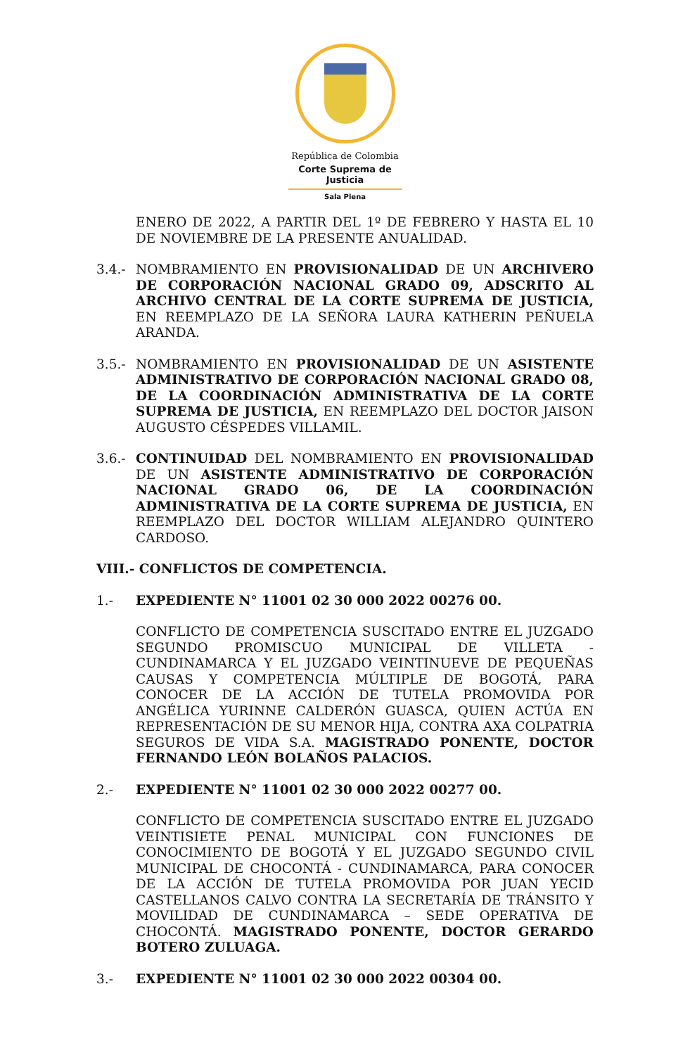República de Colombia
Corte Suprema de Justicia
Sala Plena
ENERO DE 2022, A PARTIR DEL 1º DE FEBRERO Y HASTA EL 10 DE NOVIEMBRE DE LA PRESENTE ANUALIDAD.
3.4.- NOMBRAMIENTO EN PROVISIONALIDAD DE UN ARCHIVERO DE CORPORACIÓN NACIONAL GRADO 09, ADSCRITO AL ARCHIVO CENTRAL DE LA CORTE SUPREMA DE JUSTICIA, EN REEMPLAZO DE LA SEÑORA LAURA KATHERIN PEÑUELA ARANDA.
3.5.- NOMBRAMIENTO EN PROVISIONALIDAD DE UN ASISTENTE ADMINISTRATIVO DE CORPORACIÓN NACIONAL GRADO 08, DE LA COORDINACIÓN ADMINISTRATIVA DE LA CORTE SUPREMA DE JUSTICIA, EN REEMPLAZO DEL DOCTOR JAISON AUGUSTO CÉSPEDES VILLAMIL.
3.6.- CONTINUIDAD DEL NOMBRAMIENTO EN PROVISIONALIDAD DE UN ASISTENTE ADMINISTRATIVO DE CORPORACIÓN NACIONAL GRADO 06, DE LA COORDINACIÓN ADMINISTRATIVA DE LA CORTE SUPREMA DE JUSTICIA, EN REEMPLAZO DEL DOCTOR WILLIAM ALEJANDRO QUINTERO CARDOSO.
VIII.- CONFLICTOS DE COMPETENCIA.
1.- EXPEDIENTE N° 11001 02 30 000 2022 00276 00.
CONFLICTO DE COMPETENCIA SUSCITADO ENTRE EL JUZGADO SEGUNDO PROMISCUO MUNICIPAL DE VILLETA - CUNDINAMARCA Y EL JUZGADO VEINTINUEVE DE PEQUEÑAS CAUSAS Y COMPETENCIA MÚLTIPLE DE BOGOTÁ, PARA CONOCER DE LA ACCIÓN DE TUTELA PROMOVIDA POR ANGÉLICA YURINNE CALDERÓN GUASCA, QUIEN ACTÚA EN REPRESENTACIÓN DE SU MENOR HIJA, CONTRA AXA COLPATRIA SEGUROS DE VIDA S.A. MAGISTRADO PONENTE, DOCTOR FERNANDO LEÓN BOLAÑOS PALACIOS.
2.- EXPEDIENTE N° 11001 02 30 000 2022 00277 00.
CONFLICTO DE COMPETENCIA SUSCITADO ENTRE EL JUZGADO VEINTISIETE PENAL MUNICIPAL CON FUNCIONES DE CONOCIMIENTO DE BOGOTÁ Y EL JUZGADO SEGUNDO CIVIL MUNICIPAL DE CHOCONTÁ - CUNDINAMARCA, PARA CONOCER DE LA ACCIÓN DE TUTELA PROMOVIDA POR JUAN YECID CASTELLANOS CALVO CONTRA LA SECRETARÍA DE TRÁNSITO Y MOVILIDAD DE CUNDINAMARCA – SEDE OPERATIVA DE CHOCONTÁ. MAGISTRADO PONENTE, DOCTOR GERARDO BOTERO ZULUAGA.
3.- EXPEDIENTE N° 11001 02 30 000 2022 00304 00.